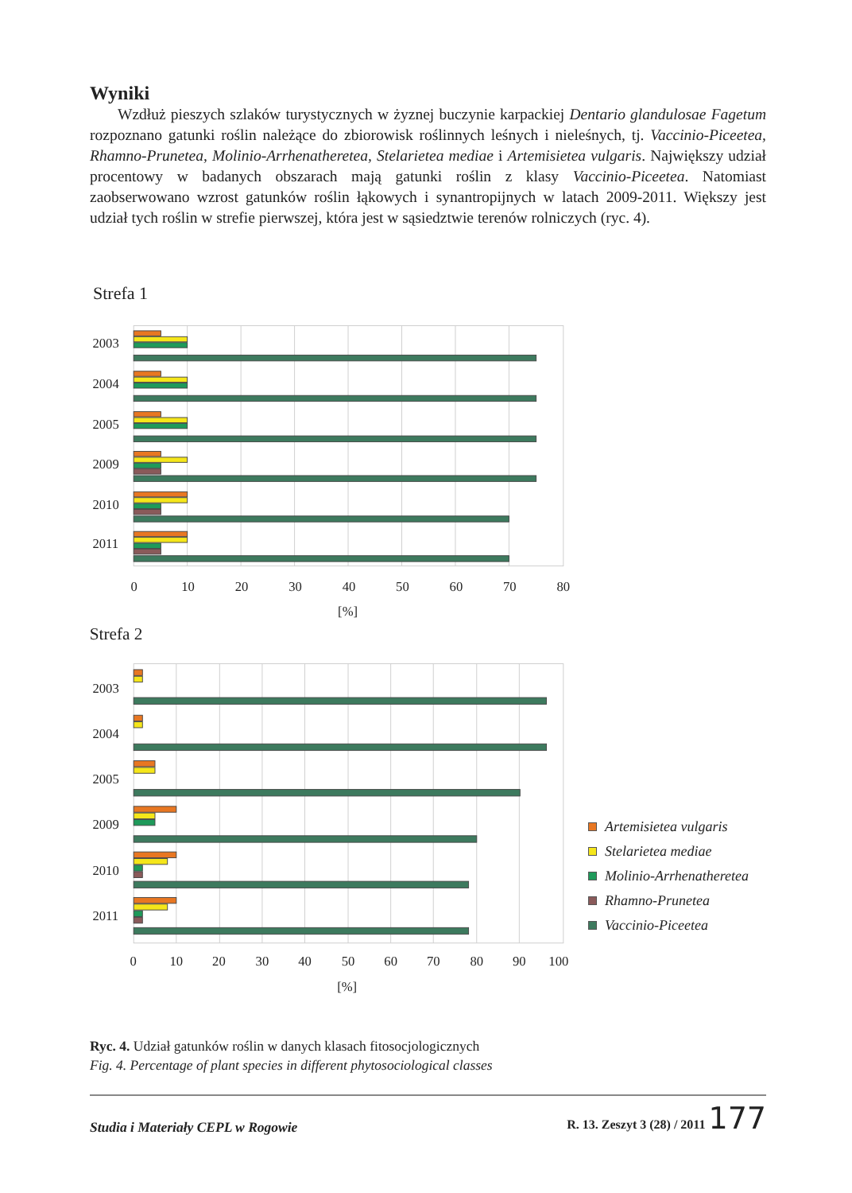Wyniki
Wzdłuż pieszych szlaków turystycznych w żyznej buczynie karpackiej Dentario glandulosae Fagetum rozpoznano gatunki roślin należące do zbiorowisk roślinnych leśnych i nieleśnych, tj. Vaccinio-Piceetea, Rhamno-Prunetea, Molinio-Arrhenatheretea, Stelarietea mediae i Artemisietea vulgaris. Największy udział procentowy w badanych obszarach mają gatunki roślin z klasy Vaccinio-Piceetea. Natomiast zaobserwowano wzrost gatunków roślin łąkowych i synantropijnych w latach 2009-2011. Większy jest udział tych roślin w strefie pierwszej, która jest w sąsiedztwie terenów rolniczych (ryc. 4).
Strefa 1
2003
2004
2005
2009
2010
2011
0
10
20
30
40
50
60
70
80
[%]
Strefa 2
2003
2004
2005
2009
2010
2011
0
10
20
30
40
50
60
70
80
90
100
[%]
Artemisietea vulgaris
Stelarietea mediae
Molinio-Arrhenatheretea
Rhamno-Prunetea
Vaccinio-Piceetea
Ryc. 4. Udział gatunków roślin w danych klasach fitosocjologicznych
Fig. 4. Percentage of plant species in different phytosociological classes
Studia i Materiały CEPL w Rogowie R. 13. Zeszyt 3 (28) / 2011 177